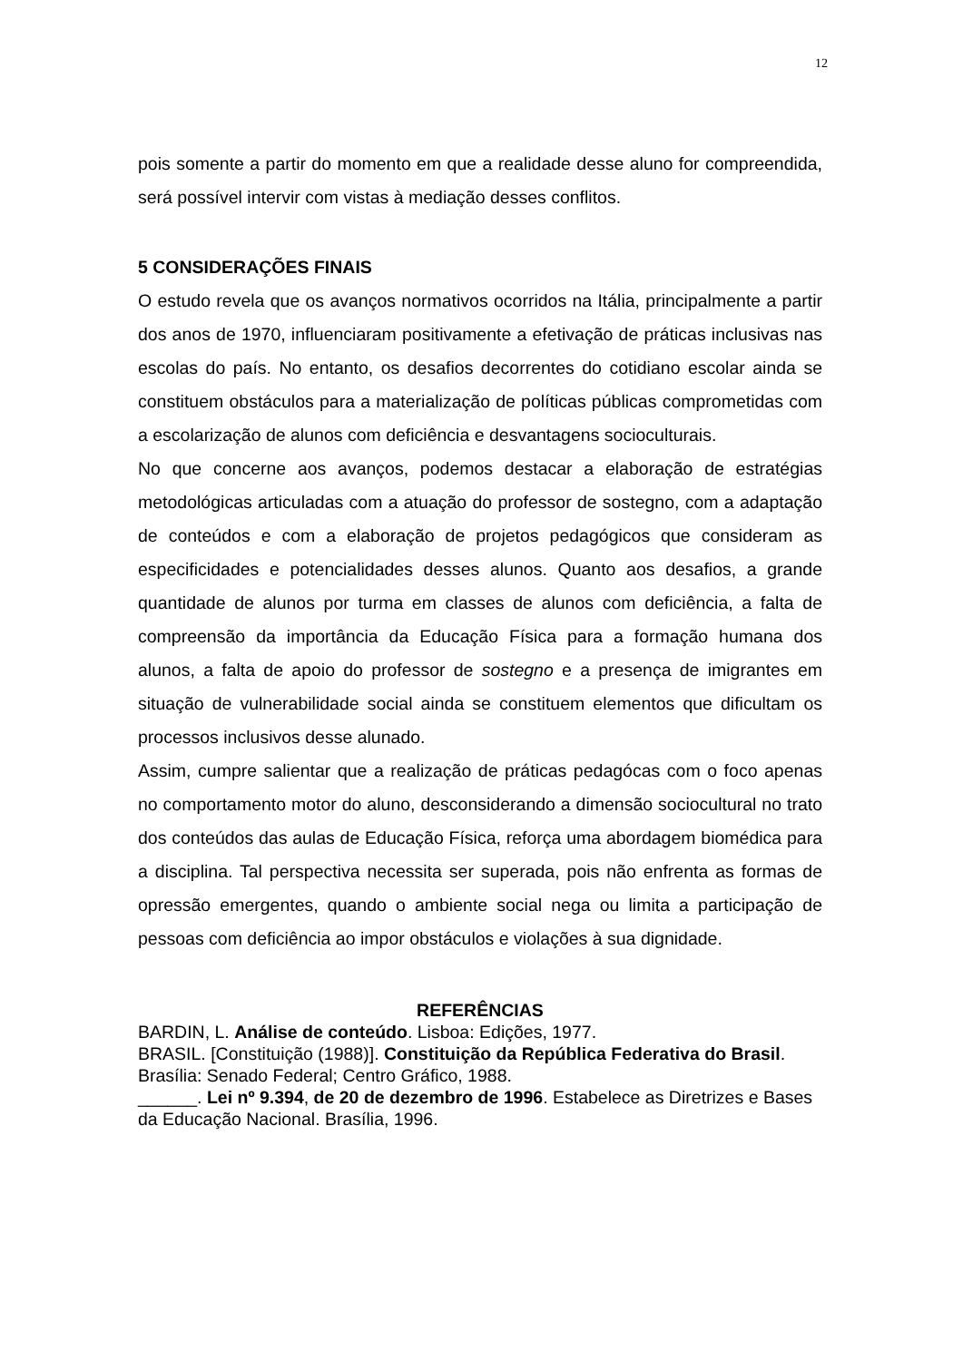12
pois somente a partir do momento em que a realidade desse aluno for compreendida, será possível intervir com vistas à mediação desses conflitos.
5 CONSIDERAÇÕES FINAIS
O estudo revela que os avanços normativos ocorridos na Itália, principalmente a partir dos anos de 1970, influenciaram positivamente a efetivação de práticas inclusivas nas escolas do país. No entanto, os desafios decorrentes do cotidiano escolar ainda se constituem obstáculos para a materialização de políticas públicas comprometidas com a escolarização de alunos com deficiência e desvantagens socioculturais.
No que concerne aos avanços, podemos destacar a elaboração de estratégias metodológicas articuladas com a atuação do professor de sostegno, com a adaptação de conteúdos e com a elaboração de projetos pedagógicos que consideram as especificidades e potencialidades desses alunos. Quanto aos desafios, a grande quantidade de alunos por turma em classes de alunos com deficiência, a falta de compreensão da importância da Educação Física para a formação humana dos alunos, a falta de apoio do professor de sostegno e a presença de imigrantes em situação de vulnerabilidade social ainda se constituem elementos que dificultam os processos inclusivos desse alunado.
Assim, cumpre salientar que a realização de práticas pedagócas com o foco apenas no comportamento motor do aluno, desconsiderando a dimensão sociocultural no trato dos conteúdos das aulas de Educação Física, reforça uma abordagem biomédica para a disciplina. Tal perspectiva necessita ser superada, pois não enfrenta as formas de opressão emergentes, quando o ambiente social nega ou limita a participação de pessoas com deficiência ao impor obstáculos e violações à sua dignidade.
REFERÊNCIAS
BARDIN, L. Análise de conteúdo. Lisboa: Edições, 1977.
BRASIL. [Constituição (1988)]. Constituição da República Federativa do Brasil. Brasília: Senado Federal; Centro Gráfico, 1988.
______. Lei nº 9.394, de 20 de dezembro de 1996. Estabelece as Diretrizes e Bases da Educação Nacional. Brasília, 1996.